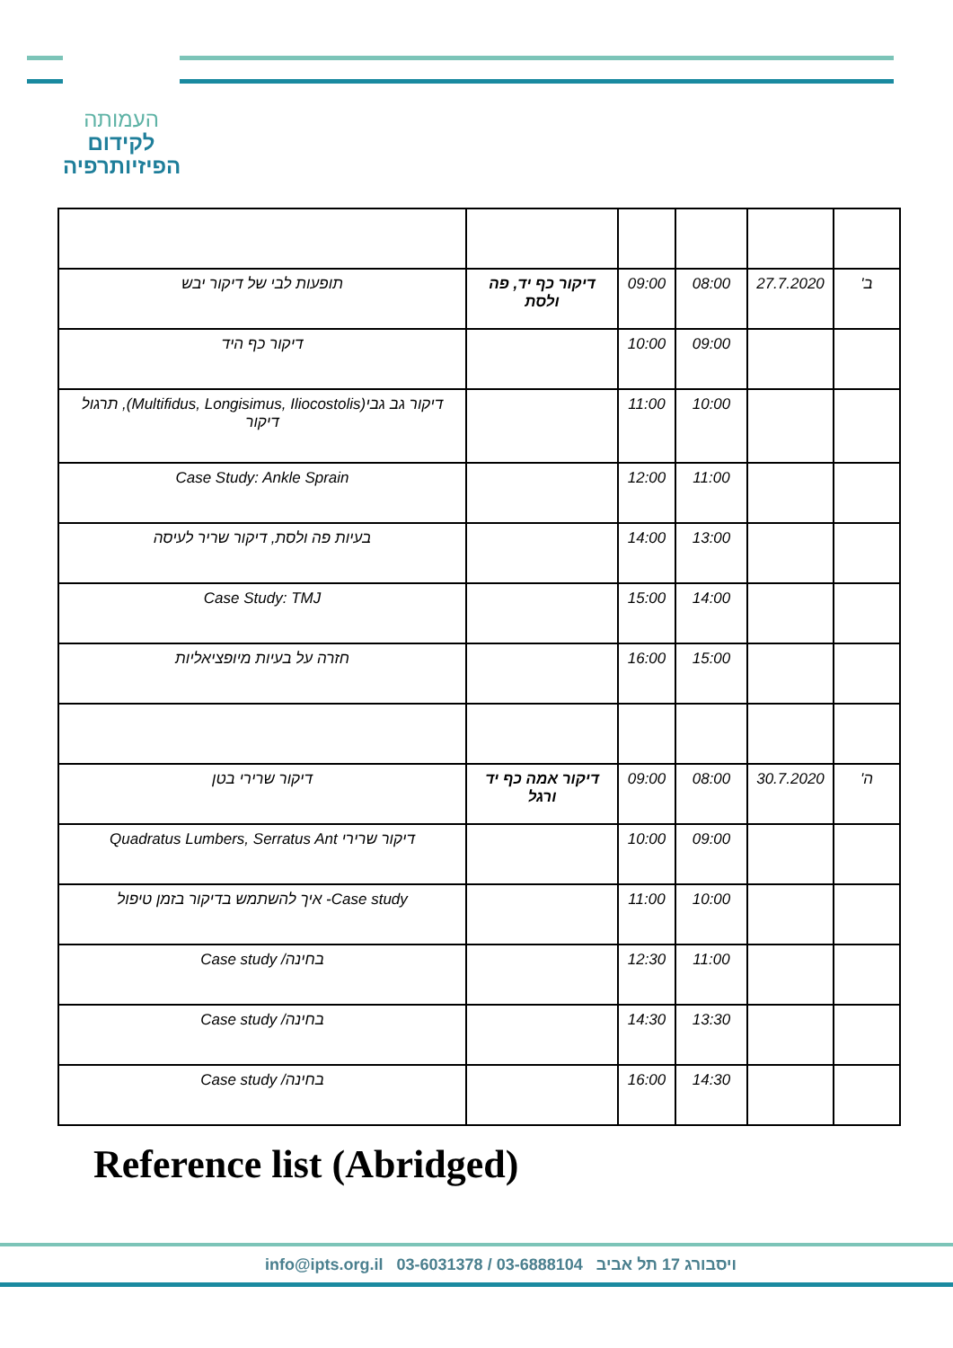העמותה
לקידום
הפיזיותרפיה
| ב' | 27.7.2020 | 08:00 | 09:00 | דיקור כף יד, פה ולסת | תופעות לבי של דיקור יבש |
| | | 09:00 | 10:00 | | דיקור כף היד |
| | | 10:00 | 11:00 | | דיקור גב גבי(Multifidus, Longisimus, Iliocostolis), תרגול דיקור |
| | | 11:00 | 12:00 | | Case Study: Ankle Sprain |
| | | 13:00 | 14:00 | | בעיות פה ולסת, דיקור שריר לעיסה |
| | | 14:00 | 15:00 | | Case Study: TMJ |
| | | 15:00 | 16:00 | | חזרה על בעיות מיופציאליות |
| ה' | 30.7.2020 | 08:00 | 09:00 | דיקור אמה כף יד ורגל | דיקור שרירי בטן |
| | | 09:00 | 10:00 | | דיקור שרירי Quadratus Lumbers, Serratus Ant |
| | | 10:00 | 11:00 | | Case study- איך להשתמש בדיקור בזמן טיפול |
| | | 11:00 | 12:30 | | בחינה/ Case study |
| | | 13:30 | 14:30 | | בחינה/ Case study |
| | | 14:30 | 16:00 | | בחינה/ Case study |
Reference list (Abridged)
info@ipts.org.il 03-6031378 / 03-6888104 ויסבורג 17 תל אביב